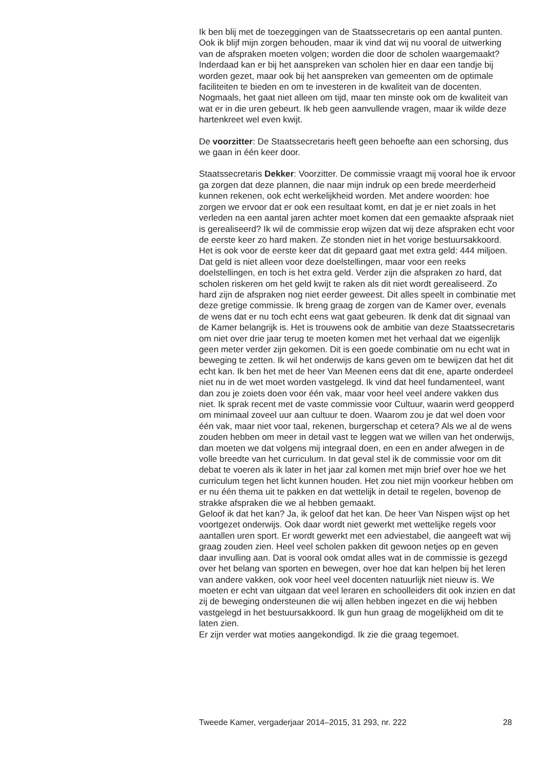Ik ben blij met de toezeggingen van de Staatssecretaris op een aantal punten. Ook ik blijf mijn zorgen behouden, maar ik vind dat wij nu vooral de uitwerking van de afspraken moeten volgen; worden die door de scholen waargemaakt? Inderdaad kan er bij het aanspreken van scholen hier en daar een tandje bij worden gezet, maar ook bij het aanspreken van gemeenten om de optimale faciliteiten te bieden en om te investeren in de kwaliteit van de docenten. Nogmaals, het gaat niet alleen om tijd, maar ten minste ook om de kwaliteit van wat er in die uren gebeurt. Ik heb geen aanvullende vragen, maar ik wilde deze hartenkreet wel even kwijt.
De voorzitter: De Staatssecretaris heeft geen behoefte aan een schorsing, dus we gaan in één keer door.
Staatssecretaris Dekker: Voorzitter. De commissie vraagt mij vooral hoe ik ervoor ga zorgen dat deze plannen, die naar mijn indruk op een brede meerderheid kunnen rekenen, ook echt werkelijkheid worden. Met andere woorden: hoe zorgen we ervoor dat er ook een resultaat komt, en dat je er niet zoals in het verleden na een aantal jaren achter moet komen dat een gemaakte afspraak niet is gerealiseerd? Ik wil de commissie erop wijzen dat wij deze afspraken echt voor de eerste keer zo hard maken. Ze stonden niet in het vorige bestuursakkoord. Het is ook voor de eerste keer dat dit gepaard gaat met extra geld: 444 miljoen. Dat geld is niet alleen voor deze doelstellingen, maar voor een reeks doelstellingen, en toch is het extra geld. Verder zijn die afspraken zo hard, dat scholen riskeren om het geld kwijt te raken als dit niet wordt gerealiseerd. Zo hard zijn de afspraken nog niet eerder geweest. Dit alles speelt in combinatie met deze gretige commissie. Ik breng graag de zorgen van de Kamer over, evenals de wens dat er nu toch echt eens wat gaat gebeuren. Ik denk dat dit signaal van de Kamer belangrijk is. Het is trouwens ook de ambitie van deze Staatssecretaris om niet over drie jaar terug te moeten komen met het verhaal dat we eigenlijk geen meter verder zijn gekomen. Dit is een goede combinatie om nu echt wat in beweging te zetten. Ik wil het onderwijs de kans geven om te bewijzen dat het dit echt kan. Ik ben het met de heer Van Meenen eens dat dit ene, aparte onderdeel niet nu in de wet moet worden vastgelegd. Ik vind dat heel fundamenteel, want dan zou je zoiets doen voor één vak, maar voor heel veel andere vakken dus niet. Ik sprak recent met de vaste commissie voor Cultuur, waarin werd geopperd om minimaal zoveel uur aan cultuur te doen. Waarom zou je dat wel doen voor één vak, maar niet voor taal, rekenen, burgerschap et cetera? Als we al de wens zouden hebben om meer in detail vast te leggen wat we willen van het onderwijs, dan moeten we dat volgens mij integraal doen, en een en ander afwegen in de volle breedte van het curriculum. In dat geval stel ik de commissie voor om dit debat te voeren als ik later in het jaar zal komen met mijn brief over hoe we het curriculum tegen het licht kunnen houden. Het zou niet mijn voorkeur hebben om er nu één thema uit te pakken en dat wettelijk in detail te regelen, bovenop de strakke afspraken die we al hebben gemaakt.
Geloof ik dat het kan? Ja, ik geloof dat het kan. De heer Van Nispen wijst op het voortgezet onderwijs. Ook daar wordt niet gewerkt met wettelijke regels voor aantallen uren sport. Er wordt gewerkt met een adviestabel, die aangeeft wat wij graag zouden zien. Heel veel scholen pakken dit gewoon netjes op en geven daar invulling aan. Dat is vooral ook omdat alles wat in de commissie is gezegd over het belang van sporten en bewegen, over hoe dat kan helpen bij het leren van andere vakken, ook voor heel veel docenten natuurlijk niet nieuw is. We moeten er echt van uitgaan dat veel leraren en schoolleiders dit ook inzien en dat zij de beweging ondersteunen die wij allen hebben ingezet en die wij hebben vastgelegd in het bestuursakkoord. Ik gun hun graag de mogelijkheid om dit te laten zien.
Er zijn verder wat moties aangekondigd. Ik zie die graag tegemoet.
Tweede Kamer, vergaderjaar 2014–2015, 31 293, nr. 222 28